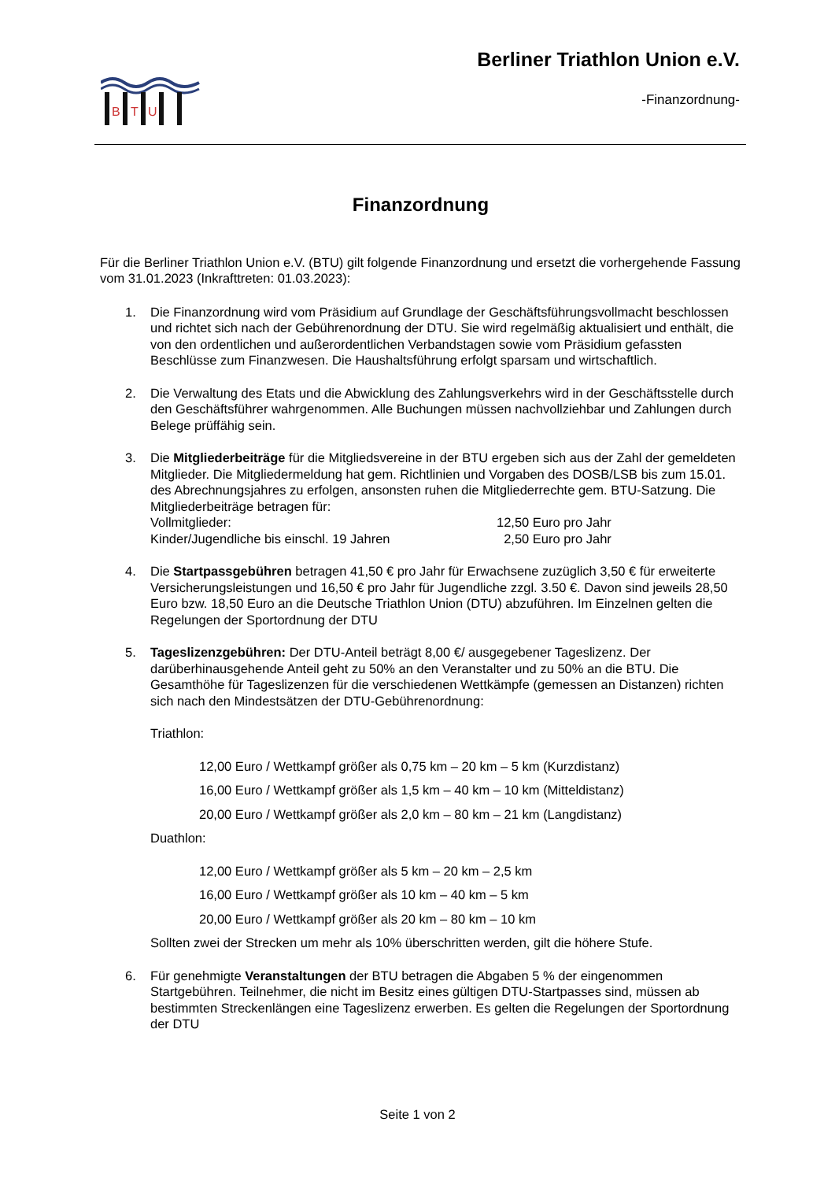B
T
U
Berliner Triathlon Union e.V.
-Finanzordnung-
Finanzordnung
Für die Berliner Triathlon Union e.V. (BTU) gilt folgende Finanzordnung und ersetzt die vorhergehende Fassung vom 31.01.2023 (Inkrafttreten: 01.03.2023):
1. Die Finanzordnung wird vom Präsidium auf Grundlage der Geschäftsführungsvollmacht beschlossen und richtet sich nach der Gebührenordnung der DTU. Sie wird regelmäßig aktualisiert und enthält, die von den ordentlichen und außerordentlichen Verbandstagen sowie vom Präsidium gefassten Beschlüsse zum Finanzwesen. Die Haushaltsführung erfolgt sparsam und wirtschaftlich.
2. Die Verwaltung des Etats und die Abwicklung des Zahlungsverkehrs wird in der Geschäftsstelle durch den Geschäftsführer wahrgenommen. Alle Buchungen müssen nachvollziehbar und Zahlungen durch Belege prüffähig sein.
3. Die Mitgliederbeiträge für die Mitgliedsvereine in der BTU ergeben sich aus der Zahl der gemeldeten Mitglieder. Die Mitgliedermeldung hat gem. Richtlinien und Vorgaben des DOSB/LSB bis zum 15.01. des Abrechnungsjahres zu erfolgen, ansonsten ruhen die Mitgliederrechte gem. BTU-Satzung. Die Mitgliederbeiträge betragen für:
Vollmitglieder: 12,50 Euro pro Jahr
Kinder/Jugendliche bis einschl. 19 Jahren 2,50 Euro pro Jahr
4. Die Startpassgebühren betragen 41,50 € pro Jahr für Erwachsene zuzüglich 3,50 € für erweiterte Versicherungsleistungen und 16,50 € pro Jahr für Jugendliche zzgl. 3.50 €. Davon sind jeweils 28,50 Euro bzw. 18,50 Euro an die Deutsche Triathlon Union (DTU) abzuführen. Im Einzelnen gelten die Regelungen der Sportordnung der DTU
5. Tageslizenzgebühren: Der DTU-Anteil beträgt 8,00 €/ ausgegebener Tageslizenz. Der darüberhinausgehende Anteil geht zu 50% an den Veranstalter und zu 50% an die BTU. Die Gesamthöhe für Tageslizenzen für die verschiedenen Wettkämpfe (gemessen an Distanzen) richten sich nach den Mindestsätzen der DTU-Gebührenordnung:
Triathlon:
12,00 Euro / Wettkampf größer als 0,75 km – 20 km – 5 km (Kurzdistanz)
16,00 Euro / Wettkampf größer als 1,5 km – 40 km – 10 km (Mitteldistanz)
20,00 Euro / Wettkampf größer als 2,0 km – 80 km – 21 km (Langdistanz)
Duathlon:
12,00 Euro / Wettkampf größer als 5 km – 20 km – 2,5 km
16,00 Euro / Wettkampf größer als 10 km – 40 km – 5 km
20,00 Euro / Wettkampf größer als 20 km – 80 km – 10 km
Sollten zwei der Strecken um mehr als 10% überschritten werden, gilt die höhere Stufe.
6. Für genehmigte Veranstaltungen der BTU betragen die Abgaben 5 % der eingenommen Startgebühren. Teilnehmer, die nicht im Besitz eines gültigen DTU-Startpasses sind, müssen ab bestimmten Streckenlängen eine Tageslizenz erwerben. Es gelten die Regelungen der Sportordnung der DTU
Seite 1 von 2